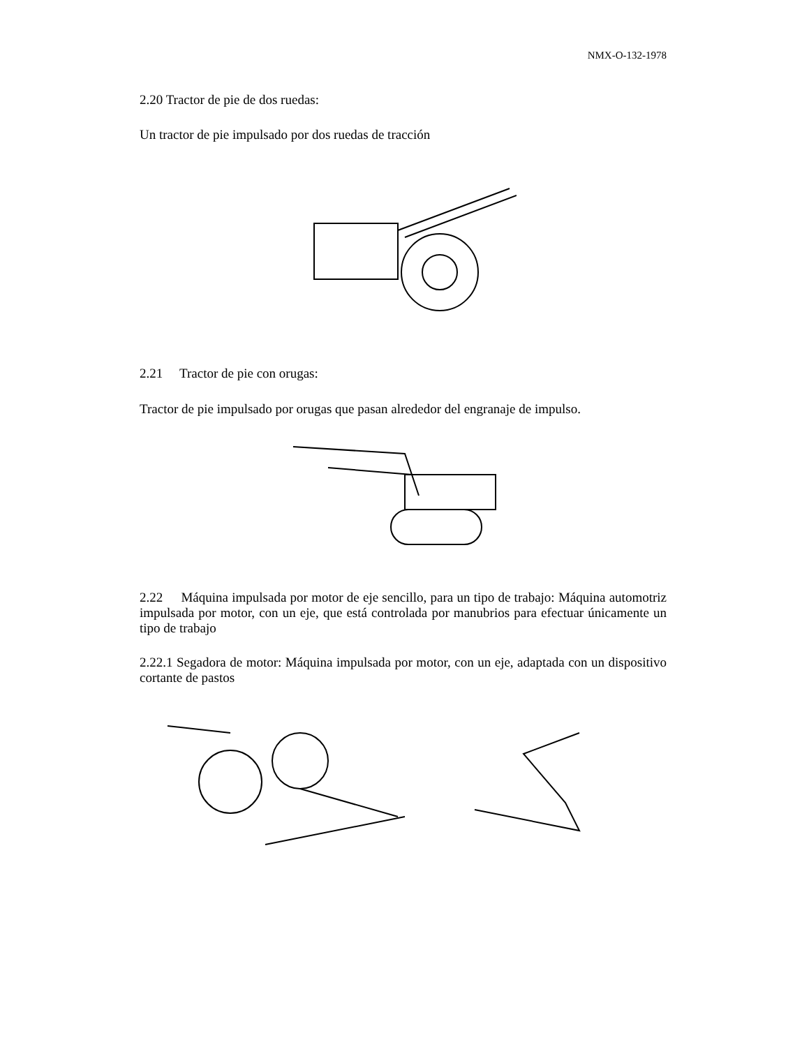NMX-O-132-1978
2.20 Tractor de pie de dos ruedas:
Un tractor de pie impulsado por dos ruedas de tracción
2.21 Tractor de pie con orugas:
Tractor de pie impulsado por orugas que pasan alrededor del engranaje de impulso.
2.22 Máquina impulsada por motor de eje sencillo, para un tipo de trabajo: Máquina automotriz impulsada por motor, con un eje, que está controlada por manubrios para efectuar únicamente un tipo de trabajo
2.22.1 Segadora de motor: Máquina impulsada por motor, con un eje, adaptada con un dispositivo cortante de pastos